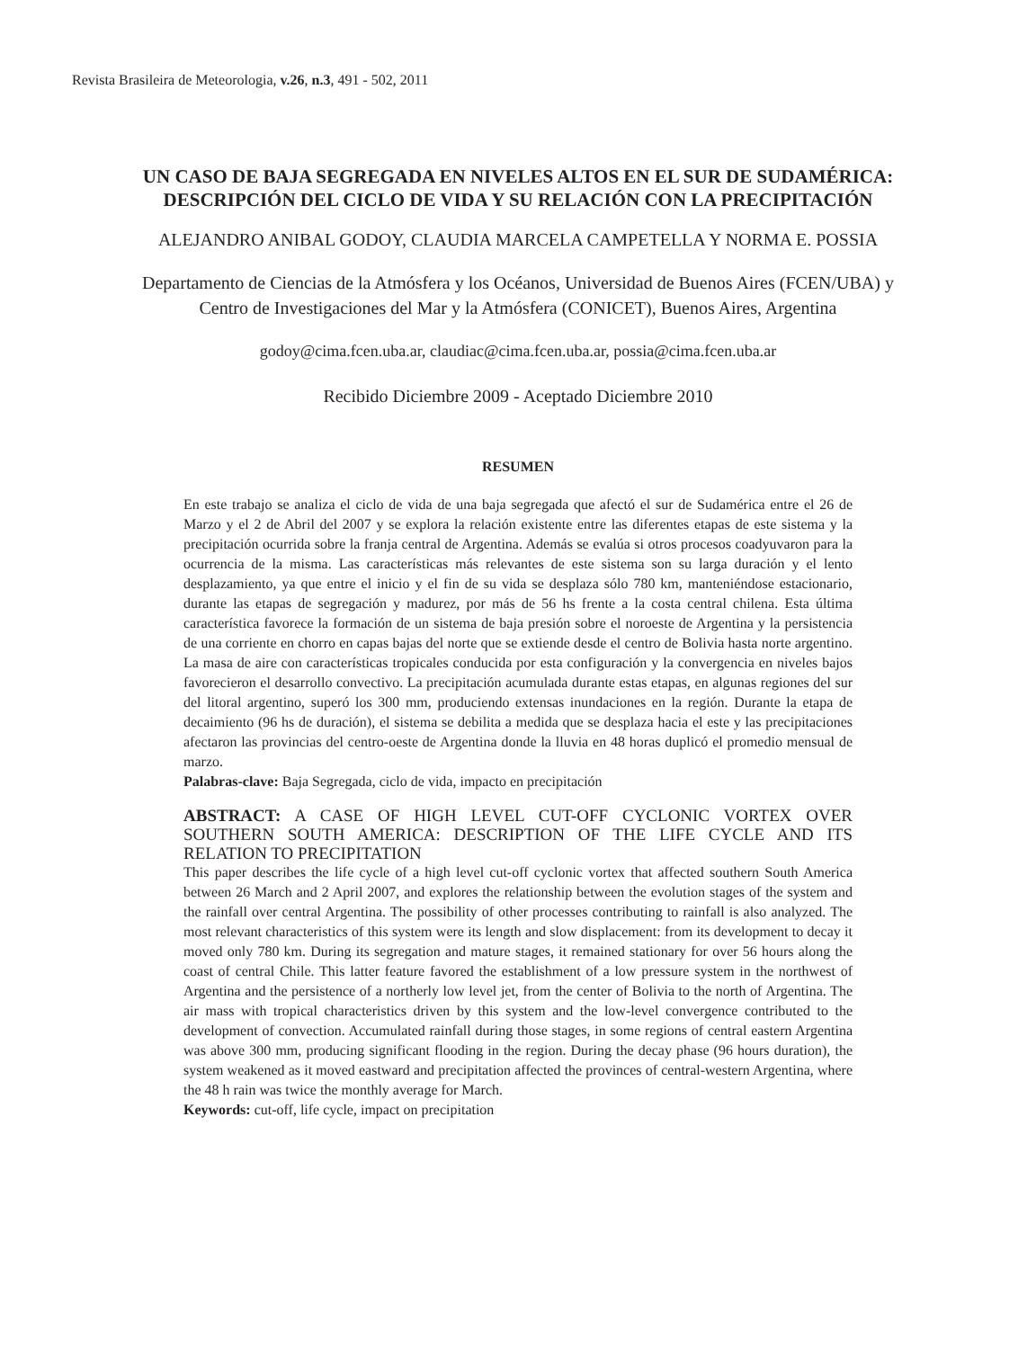Revista Brasileira de Meteorologia, v.26, n.3, 491 - 502, 2011
UN CASO DE BAJA SEGREGADA EN NIVELES ALTOS EN EL SUR DE SUDAMÉRICA:
DESCRIPCIÓN DEL CICLO DE VIDA Y SU RELACIÓN CON LA PRECIPITACIÓN
ALEJANDRO ANIBAL GODOY, CLAUDIA MARCELA CAMPETELLA Y NORMA E. POSSIA
Departamento de Ciencias de la Atmósfera y los Océanos, Universidad de Buenos Aires (FCEN/UBA) y
Centro de Investigaciones del Mar y la Atmósfera (CONICET), Buenos Aires, Argentina
godoy@cima.fcen.uba.ar, claudiac@cima.fcen.uba.ar, possia@cima.fcen.uba.ar
Recibido Diciembre 2009 - Aceptado Diciembre 2010
RESUMEN
En este trabajo se analiza el ciclo de vida de una baja segregada que afectó el sur de Sudamérica entre el 26 de Marzo y el 2 de Abril del 2007 y se explora la relación existente entre las diferentes etapas de este sistema y la precipitación ocurrida sobre la franja central de Argentina. Además se evalúa si otros procesos coadyuvaron para la ocurrencia de la misma. Las características más relevantes de este sistema son su larga duración y el lento desplazamiento, ya que entre el inicio y el fin de su vida se desplaza sólo 780 km, manteniéndose estacionario, durante las etapas de segregación y madurez, por más de 56 hs frente a la costa central chilena. Esta última característica favorece la formación de un sistema de baja presión sobre el noroeste de Argentina y la persistencia de una corriente en chorro en capas bajas del norte que se extiende desde el centro de Bolivia hasta norte argentino. La masa de aire con características tropicales conducida por esta configuración y la convergencia en niveles bajos favorecieron el desarrollo convectivo. La precipitación acumulada durante estas etapas, en algunas regiones del sur del litoral argentino, superó los 300 mm, produciendo extensas inundaciones en la región. Durante la etapa de decaimiento (96 hs de duración), el sistema se debilita a medida que se desplaza hacia el este y las precipitaciones afectaron las provincias del centro-oeste de Argentina donde la lluvia en 48 horas duplicó el promedio mensual de marzo.
Palabras-clave: Baja Segregada, ciclo de vida, impacto en precipitación
ABSTRACT: A CASE OF HIGH LEVEL CUT-OFF CYCLONIC VORTEX OVER SOUTHERN SOUTH AMERICA: DESCRIPTION OF THE LIFE CYCLE AND ITS RELATION TO PRECIPITATION
This paper describes the life cycle of a high level cut-off cyclonic vortex that affected southern South America between 26 March and 2 April 2007, and explores the relationship between the evolution stages of the system and the rainfall over central Argentina. The possibility of other processes contributing to rainfall is also analyzed. The most relevant characteristics of this system were its length and slow displacement: from its development to decay it moved only 780 km. During its segregation and mature stages, it remained stationary for over 56 hours along the coast of central Chile. This latter feature favored the establishment of a low pressure system in the northwest of Argentina and the persistence of a northerly low level jet, from the center of Bolivia to the north of Argentina. The air mass with tropical characteristics driven by this system and the low-level convergence contributed to the development of convection. Accumulated rainfall during those stages, in some regions of central eastern Argentina was above 300 mm, producing significant flooding in the region. During the decay phase (96 hours duration), the system weakened as it moved eastward and precipitation affected the provinces of central-western Argentina, where the 48 h rain was twice the monthly average for March.
Keywords: cut-off, life cycle, impact on precipitation